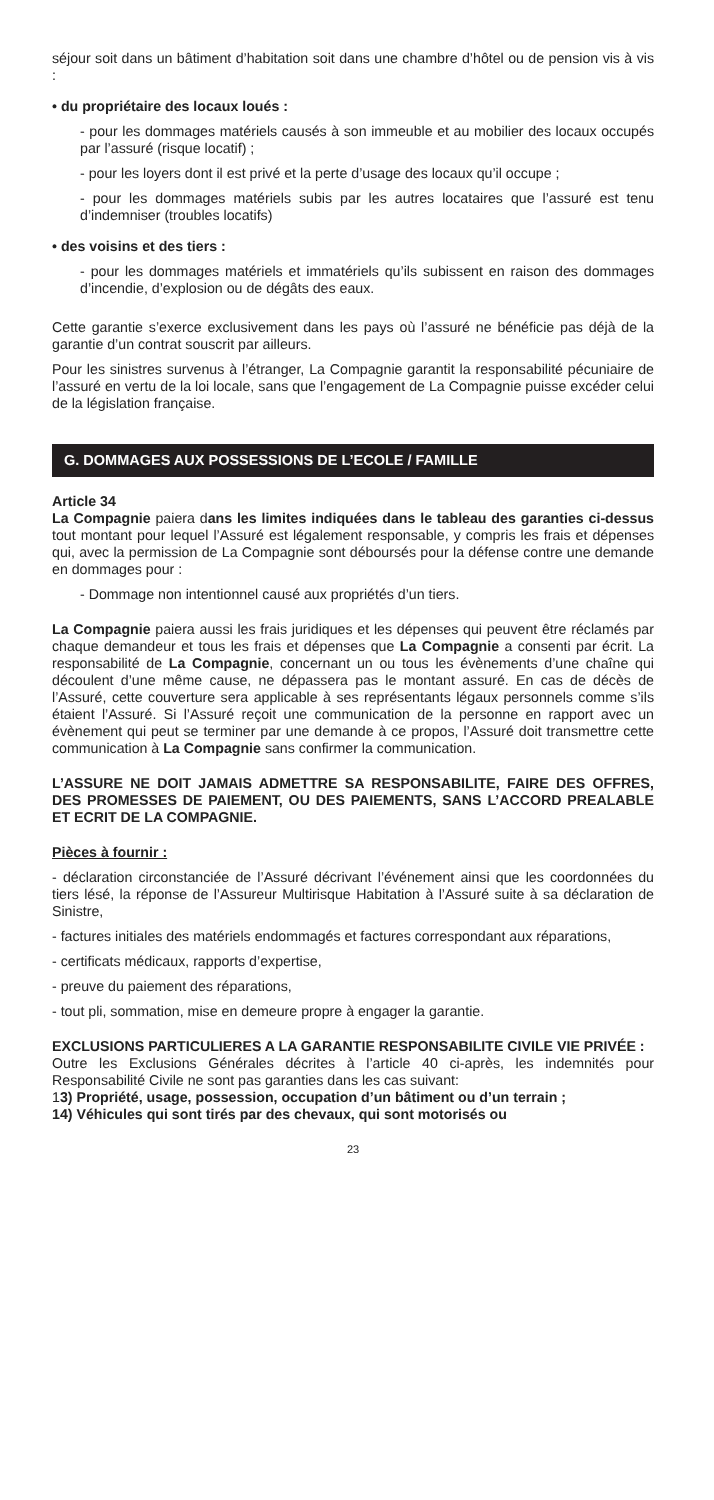séjour soit dans un bâtiment d’habitation soit dans une chambre d’hôtel ou de pension vis à vis :
• du propriétaire des locaux loués :
- pour les dommages matériels causés à son immeuble et au mobilier des locaux occupés par l’assuré (risque locatif) ;
- pour les loyers dont il est privé et la perte d’usage des locaux qu’il occupe ;
- pour les dommages matériels subis par les autres locataires que l’assuré est tenu d’indemniser (troubles locatifs)
• des voisins et des tiers :
- pour les dommages matériels et immatériels qu’ils subissent en raison des dommages d’incendie, d’explosion ou de dégâts des eaux.
Cette garantie s’exerce exclusivement dans les pays où l’assuré ne bénéficie pas déjà de la garantie d’un contrat souscrit par ailleurs.
Pour les sinistres survenus à l’étranger, La Compagnie garantit la responsabilité pécuniaire de l’assuré en vertu de la loi locale, sans que l’engagement de La Compagnie puisse excéder celui de la législation française.
G. DOMMAGES AUX POSSESSIONS DE L’ECOLE / FAMILLE
Article 34
La Compagnie paiera dans les limites indiquées dans le tableau des garanties ci-dessus tout montant pour lequel l’Assuré est légalement responsable, y compris les frais et dépenses qui, avec la permission de La Compagnie sont déboursés pour la défense contre une demande en dommages pour :
- Dommage non intentionnel causé aux propriétés d’un tiers.
La Compagnie paiera aussi les frais juridiques et les dépenses qui peuvent être réclamés par chaque demandeur et tous les frais et dépenses que La Compagnie a consenti par écrit. La responsabilité de La Compagnie, concernant un ou tous les évènements d’une chaîne qui découlent d’une même cause, ne dépassera pas le montant assuré. En cas de décès de l’Assuré, cette couverture sera applicable à ses représentants légaux personnels comme s’ils étaient l’Assuré. Si l’Assuré reçoit une communication de la personne en rapport avec un évènement qui peut se terminer par une demande à ce propos, l’Assuré doit transmettre cette communication à La Compagnie sans confirmer la communication.
L’ASSURE NE DOIT JAMAIS ADMETTRE SA RESPONSABILITE, FAIRE DES OFFRES, DES PROMESSES DE PAIEMENT, OU DES PAIEMENTS, SANS L’ACCORD PREALABLE ET ECRIT DE LA COMPAGNIE.
Pièces à fournir :
- déclaration circonstanciée de l’Assuré décrivant l’événement ainsi que les coordonnées du tiers lésé, la réponse de l’Assureur Multirisque Habitation à l’Assuré suite à sa déclaration de Sinistre,
- factures initiales des matériels endommagés et factures correspondant aux réparations,
- certificats médicaux, rapports d’expertise,
- preuve du paiement des réparations,
- tout pli, sommation, mise en demeure propre à engager la garantie.
EXCLUSIONS PARTICULIERES A LA GARANTIE RESPONSABILITE CIVILE VIE PRIVÉE :
Outre les Exclusions Générales décrites à l’article 40 ci-après, les indemnités pour Responsabilité Civile ne sont pas garanties dans les cas suivant:
13) Propriété, usage, possession, occupation d’un bâtiment ou d’un terrain ;
14) Véhicules qui sont tirés par des chevaux, qui sont motorisés ou
23